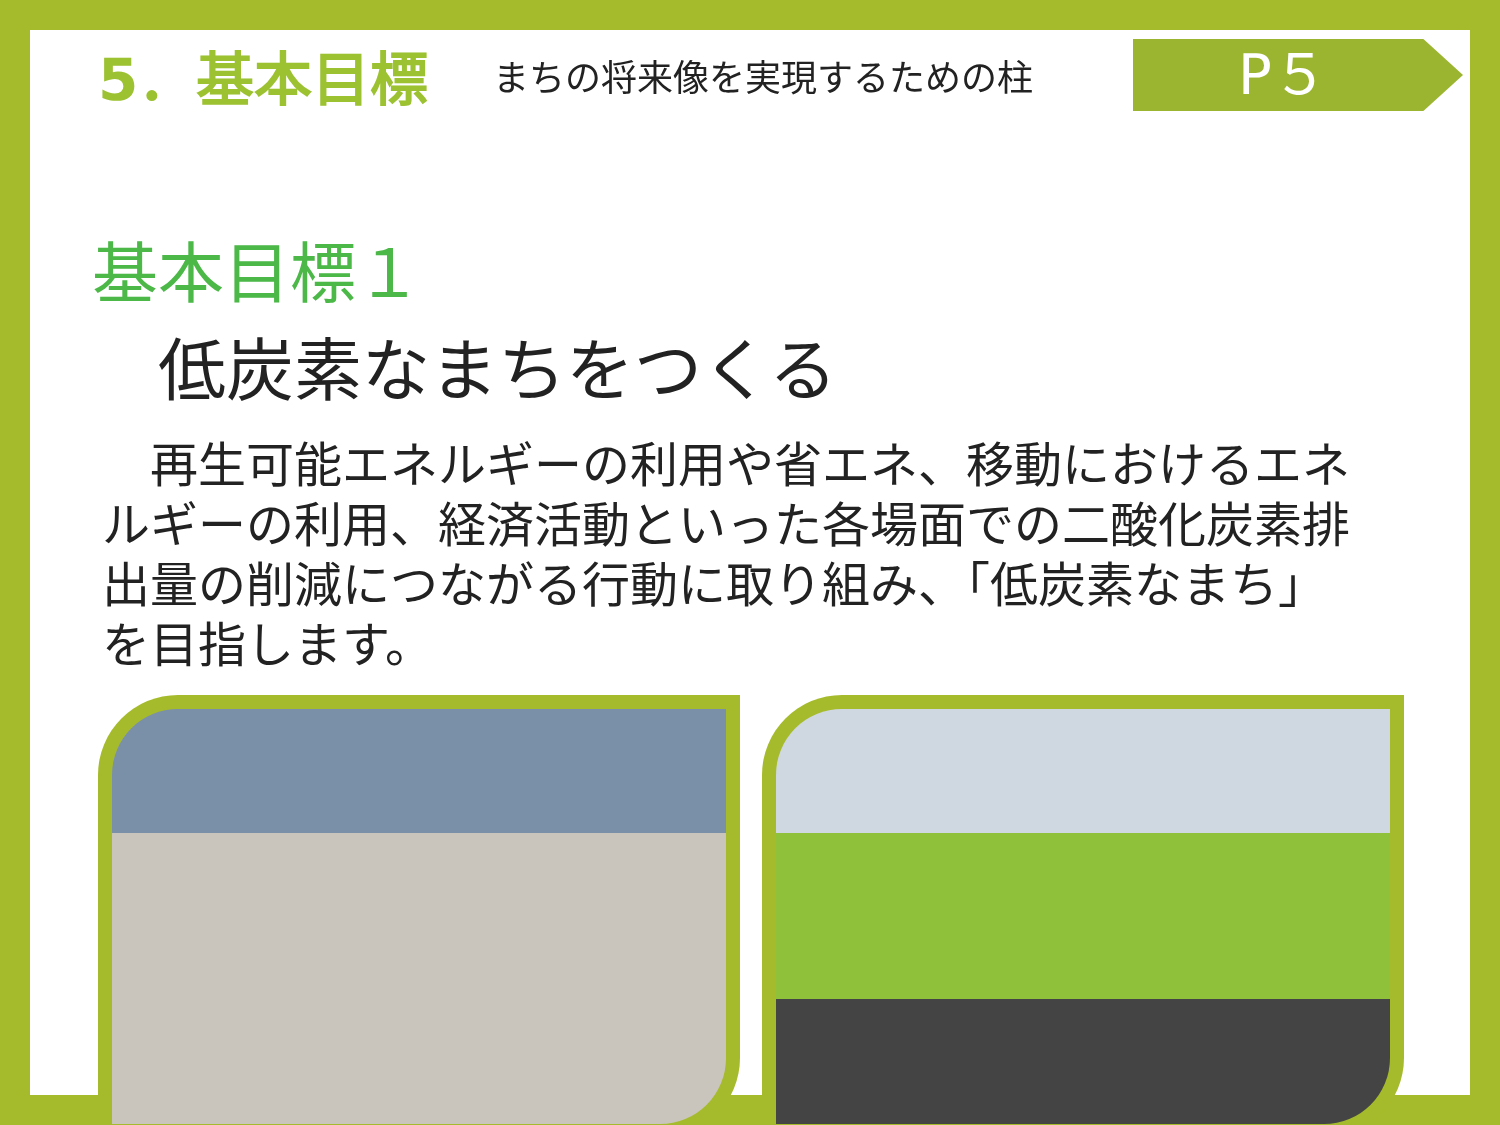5．基本目標
まちの将来像を実現するための柱
P５
基本目標１
低炭素なまちをつくる
　再生可能エネルギーの利用や省エネ、移動におけるエネルギーの利用、経済活動といった各場面での二酸化炭素排出量の削減につながる行動に取り組み、「低炭素なまち」を目指します。